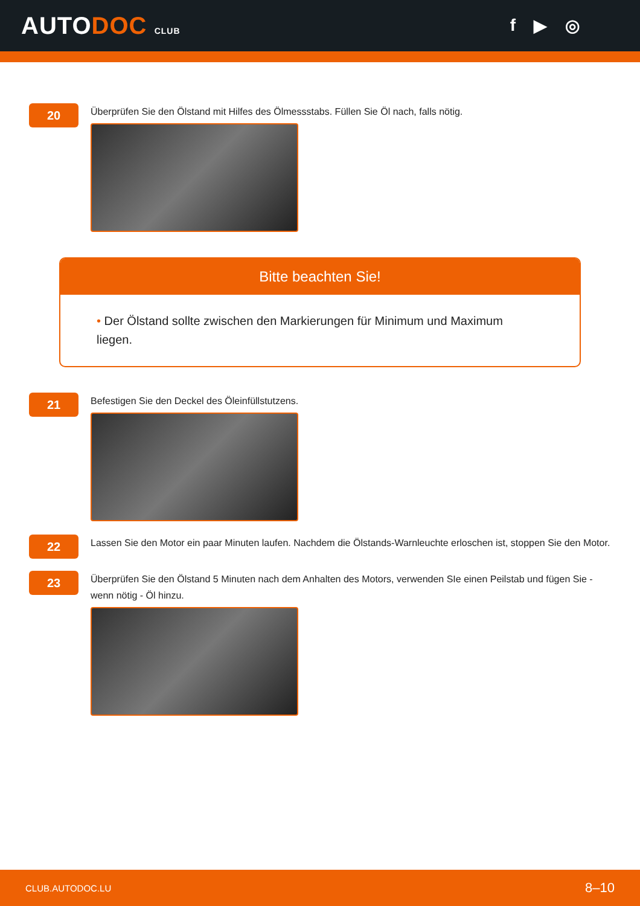AUTODOC CLUB
f ▶ ◎
20
Überprüfen Sie den Ölstand mit Hilfes des Ölmessstabs. Füllen Sie Öl nach, falls nötig.
Bitte beachten Sie!
• Der Ölstand sollte zwischen den Markierungen für Minimum und Maximum liegen.
21
Befestigen Sie den Deckel des Öleinfüllstutzens.
22
Lassen Sie den Motor ein paar Minuten laufen. Nachdem die Ölstands-Warnleuchte erloschen ist, stoppen Sie den Motor.
23
Überprüfen Sie den Ölstand 5 Minuten nach dem Anhalten des Motors, verwenden SIe einen Peilstab und fügen Sie - wenn nötig - Öl hinzu.
CLUB.AUTODOC.LU 8–10